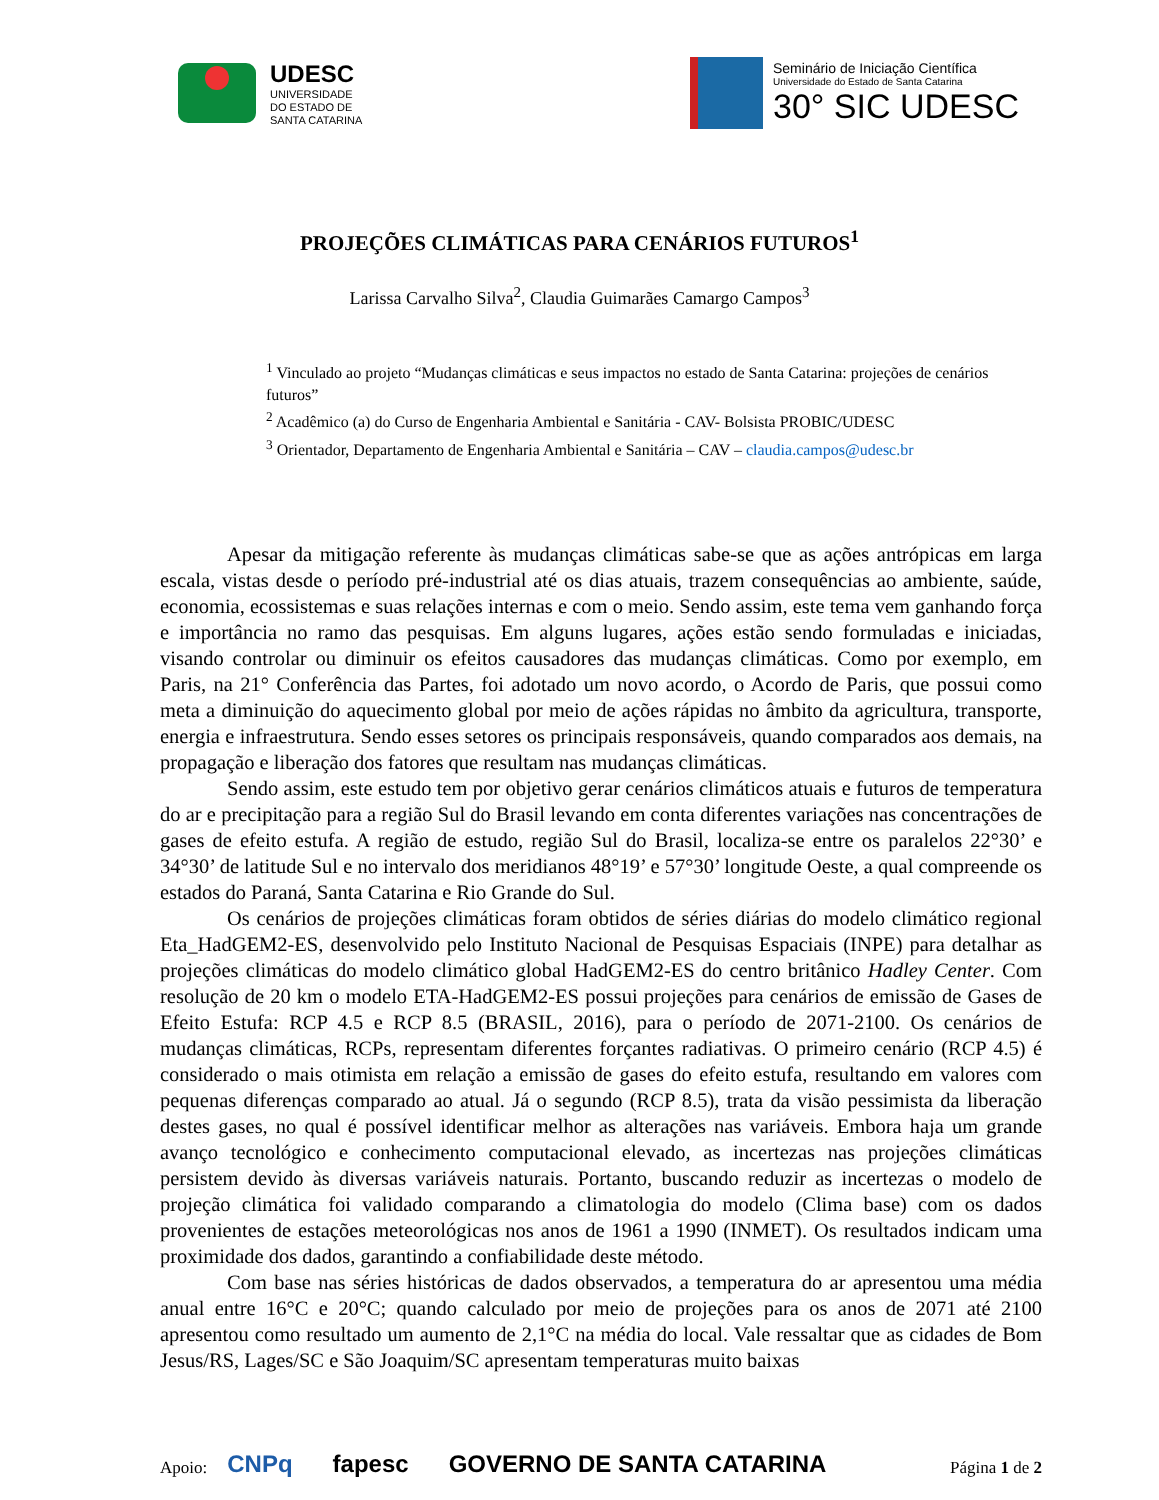UDESC
UNIVERSIDADE
DO ESTADO DE
SANTA CATARINA
Seminário de Iniciação Científica
Universidade do Estado de Santa Catarina
30° SIC UDESC
PROJEÇÕES CLIMÁTICAS PARA CENÁRIOS FUTUROS<sup>1</sup>
Larissa Carvalho Silva<sup>2</sup>, Claudia Guimarães Camargo Campos<sup>3</sup>
<sup>1</sup> Vinculado ao projeto “Mudanças climáticas e seus impactos no estado de Santa Catarina: projeções de cenários futuros”
<sup>2</sup> Acadêmico (a) do Curso de Engenharia Ambiental e Sanitária - CAV- Bolsista PROBIC/UDESC
<sup>3</sup> Orientador, Departamento de Engenharia Ambiental e Sanitária – CAV – claudia.campos@udesc.br
Apesar da mitigação referente às mudanças climáticas sabe-se que as ações antrópicas em larga escala, vistas desde o período pré-industrial até os dias atuais, trazem consequências ao ambiente, saúde, economia, ecossistemas e suas relações internas e com o meio. Sendo assim, este tema vem ganhando força e importância no ramo das pesquisas. Em alguns lugares, ações estão sendo formuladas e iniciadas, visando controlar ou diminuir os efeitos causadores das mudanças climáticas. Como por exemplo, em Paris, na 21° Conferência das Partes, foi adotado um novo acordo, o Acordo de Paris, que possui como meta a diminuição do aquecimento global por meio de ações rápidas no âmbito da agricultura, transporte, energia e infraestrutura. Sendo esses setores os principais responsáveis, quando comparados aos demais, na propagação e liberação dos fatores que resultam nas mudanças climáticas.
Sendo assim, este estudo tem por objetivo gerar cenários climáticos atuais e futuros de temperatura do ar e precipitação para a região Sul do Brasil levando em conta diferentes variações nas concentrações de gases de efeito estufa. A região de estudo, região Sul do Brasil, localiza-se entre os paralelos 22°30’ e 34°30’ de latitude Sul e no intervalo dos meridianos 48°19’ e 57°30’ longitude Oeste, a qual compreende os estados do Paraná, Santa Catarina e Rio Grande do Sul.
Os cenários de projeções climáticas foram obtidos de séries diárias do modelo climático regional Eta_HadGEM2-ES, desenvolvido pelo Instituto Nacional de Pesquisas Espaciais (INPE) para detalhar as projeções climáticas do modelo climático global HadGEM2-ES do centro britânico Hadley Center. Com resolução de 20 km o modelo ETA-HadGEM2-ES possui projeções para cenários de emissão de Gases de Efeito Estufa: RCP 4.5 e RCP 8.5 (BRASIL, 2016), para o período de 2071-2100. Os cenários de mudanças climáticas, RCPs, representam diferentes forçantes radiativas. O primeiro cenário (RCP 4.5) é considerado o mais otimista em relação a emissão de gases do efeito estufa, resultando em valores com pequenas diferenças comparado ao atual. Já o segundo (RCP 8.5), trata da visão pessimista da liberação destes gases, no qual é possível identificar melhor as alterações nas variáveis. Embora haja um grande avanço tecnológico e conhecimento computacional elevado, as incertezas nas projeções climáticas persistem devido às diversas variáveis naturais. Portanto, buscando reduzir as incertezas o modelo de projeção climática foi validado comparando a climatologia do modelo (Clima base) com os dados provenientes de estações meteorológicas nos anos de 1961 a 1990 (INMET). Os resultados indicam uma proximidade dos dados, garantindo a confiabilidade deste método.
Com base nas séries históricas de dados observados, a temperatura do ar apresentou uma média anual entre 16°C e 20°C; quando calculado por meio de projeções para os anos de 2071 até 2100 apresentou como resultado um aumento de 2,1°C na média do local. Vale ressaltar que as cidades de Bom Jesus/RS, Lages/SC e São Joaquim/SC apresentam temperaturas muito baixas
Apoio: CNPq fapesc GOVERNO DE SANTA CATARINA
Página 1 de 2